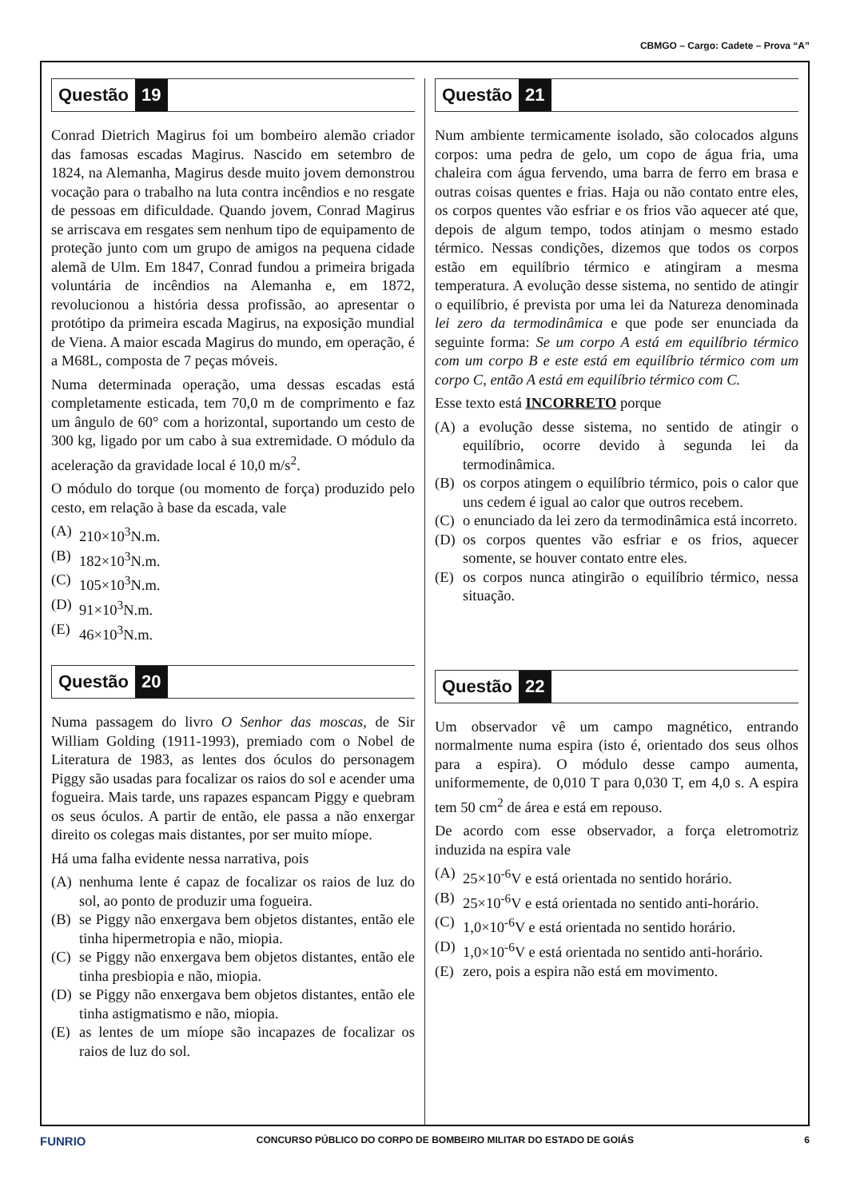CBMGO – Cargo: Cadete – Prova “A”
Questão 19
Conrad Dietrich Magirus foi um bombeiro alemão criador das famosas escadas Magirus. Nascido em setembro de 1824, na Alemanha, Magirus desde muito jovem demonstrou vocação para o trabalho na luta contra incêndios e no resgate de pessoas em dificuldade. Quando jovem, Conrad Magirus se arriscava em resgates sem nenhum tipo de equipamento de proteção junto com um grupo de amigos na pequena cidade alemã de Ulm. Em 1847, Conrad fundou a primeira brigada voluntária de incêndios na Alemanha e, em 1872, revolucionou a história dessa profissão, ao apresentar o protótipo da primeira escada Magirus, na exposição mundial de Viena. A maior escada Magirus do mundo, em operação, é a M68L, composta de 7 peças móveis.
Numa determinada operação, uma dessas escadas está completamente esticada, tem 70,0 m de comprimento e faz um ângulo de 60° com a horizontal, suportando um cesto de 300 kg, ligado por um cabo à sua extremidade. O módulo da aceleração da gravidade local é 10,0 m/s<sup>2</sup>.
O módulo do torque (ou momento de força) produzido pelo cesto, em relação à base da escada, vale
(A) 210×10<sup>3</sup>N.m.
(B) 182×10<sup>3</sup>N.m.
(C) 105×10<sup>3</sup>N.m.
(D) 91×10<sup>3</sup>N.m.
(E) 46×10<sup>3</sup>N.m.
Questão 20
Numa passagem do livro O Senhor das moscas, de Sir William Golding (1911-1993), premiado com o Nobel de Literatura de 1983, as lentes dos óculos do personagem Piggy são usadas para focalizar os raios do sol e acender uma fogueira. Mais tarde, uns rapazes espancam Piggy e quebram os seus óculos. A partir de então, ele passa a não enxergar direito os colegas mais distantes, por ser muito míope.
Há uma falha evidente nessa narrativa, pois
(A) nenhuma lente é capaz de focalizar os raios de luz do sol, ao ponto de produzir uma fogueira.
(B) se Piggy não enxergava bem objetos distantes, então ele tinha hipermetropia e não, miopia.
(C) se Piggy não enxergava bem objetos distantes, então ele tinha presbiopia e não, miopia.
(D) se Piggy não enxergava bem objetos distantes, então ele tinha astigmatismo e não, miopia.
(E) as lentes de um míope são incapazes de focalizar os raios de luz do sol.
Questão 21
Num ambiente termicamente isolado, são colocados alguns corpos: uma pedra de gelo, um copo de água fria, uma chaleira com água fervendo, uma barra de ferro em brasa e outras coisas quentes e frias. Haja ou não contato entre eles, os corpos quentes vão esfriar e os frios vão aquecer até que, depois de algum tempo, todos atinjam o mesmo estado térmico. Nessas condições, dizemos que todos os corpos estão em equilíbrio térmico e atingiram a mesma temperatura. A evolução desse sistema, no sentido de atingir o equilíbrio, é prevista por uma lei da Natureza denominada lei zero da termodinâmica e que pode ser enunciada da seguinte forma: Se um corpo A está em equilíbrio térmico com um corpo B e este está em equilíbrio térmico com um corpo C, então A está em equilíbrio térmico com C.
Esse texto está INCORRETO porque
(A) a evolução desse sistema, no sentido de atingir o equilíbrio, ocorre devido à segunda lei da termodinâmica.
(B) os corpos atingem o equilíbrio térmico, pois o calor que uns cedem é igual ao calor que outros recebem.
(C) o enunciado da lei zero da termodinâmica está incorreto.
(D) os corpos quentes vão esfriar e os frios, aquecer somente, se houver contato entre eles.
(E) os corpos nunca atingirão o equilíbrio térmico, nessa situação.
Questão 22
Um observador vê um campo magnético, entrando normalmente numa espira (isto é, orientado dos seus olhos para a espira). O módulo desse campo aumenta, uniformemente, de 0,010 T para 0,030 T, em 4,0 s. A espira tem 50 cm<sup>2</sup> de área e está em repouso.
De acordo com esse observador, a força eletromotriz induzida na espira vale
(A) 25×10<sup>-6</sup>V e está orientada no sentido horário.
(B) 25×10<sup>-6</sup>V e está orientada no sentido anti-horário.
(C) 1,0×10<sup>-6</sup>V e está orientada no sentido horário.
(D) 1,0×10<sup>-6</sup>V e está orientada no sentido anti-horário.
(E) zero, pois a espira não está em movimento.
FUNRIO CONCURSO PÚBLICO DO CORPO DE BOMBEIRO MILITAR DO ESTADO DE GOIÁS 6